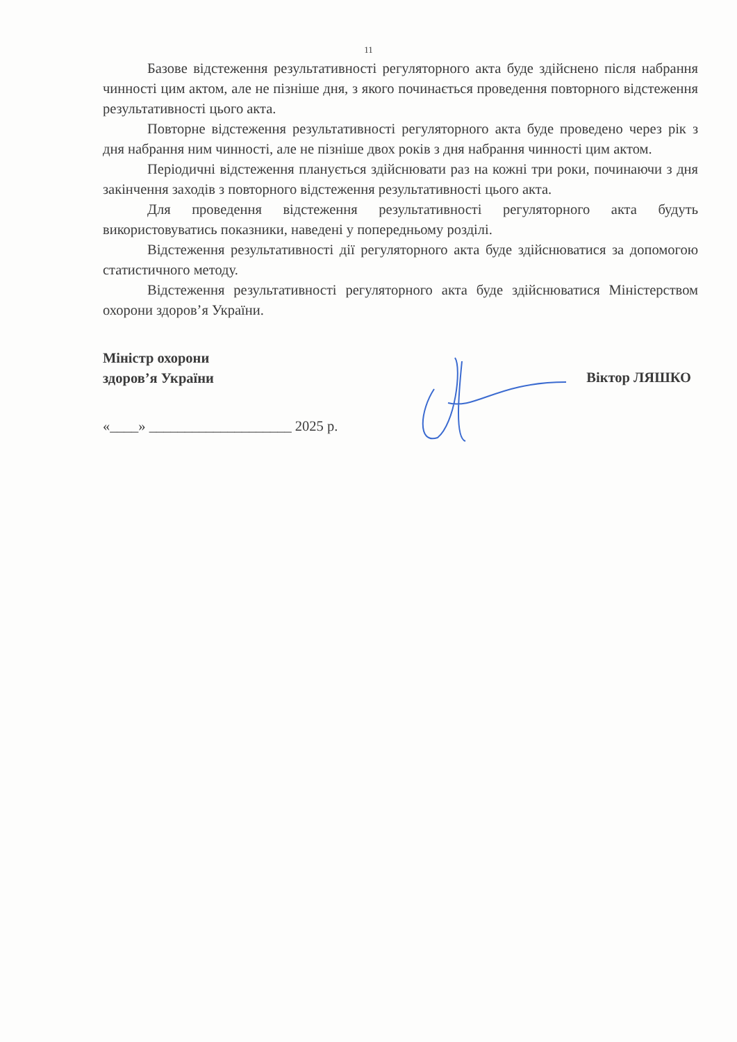11
Базове відстеження результативності регуляторного акта буде здійснено після набрання чинності цим актом, але не пізніше дня, з якого починається проведення повторного відстеження результативності цього акта.
Повторне відстеження результативності регуляторного акта буде проведено через рік з дня набрання ним чинності, але не пізніше двох років з дня набрання чинності цим актом.
Періодичні відстеження планується здійснювати раз на кожні три роки, починаючи з дня закінчення заходів з повторного відстеження результативності цього акта.
Для проведення відстеження результативності регуляторного акта будуть використовуватись показники, наведені у попередньому розділі.
Відстеження результативності дії регуляторного акта буде здійснюватися за допомогою статистичного методу.
Відстеження результативності регуляторного акта буде здійснюватися Міністерством охорони здоров’я України.
Міністр охорони
здоров’я України
Віктор ЛЯШКО
«____» ____________________ 2025 р.